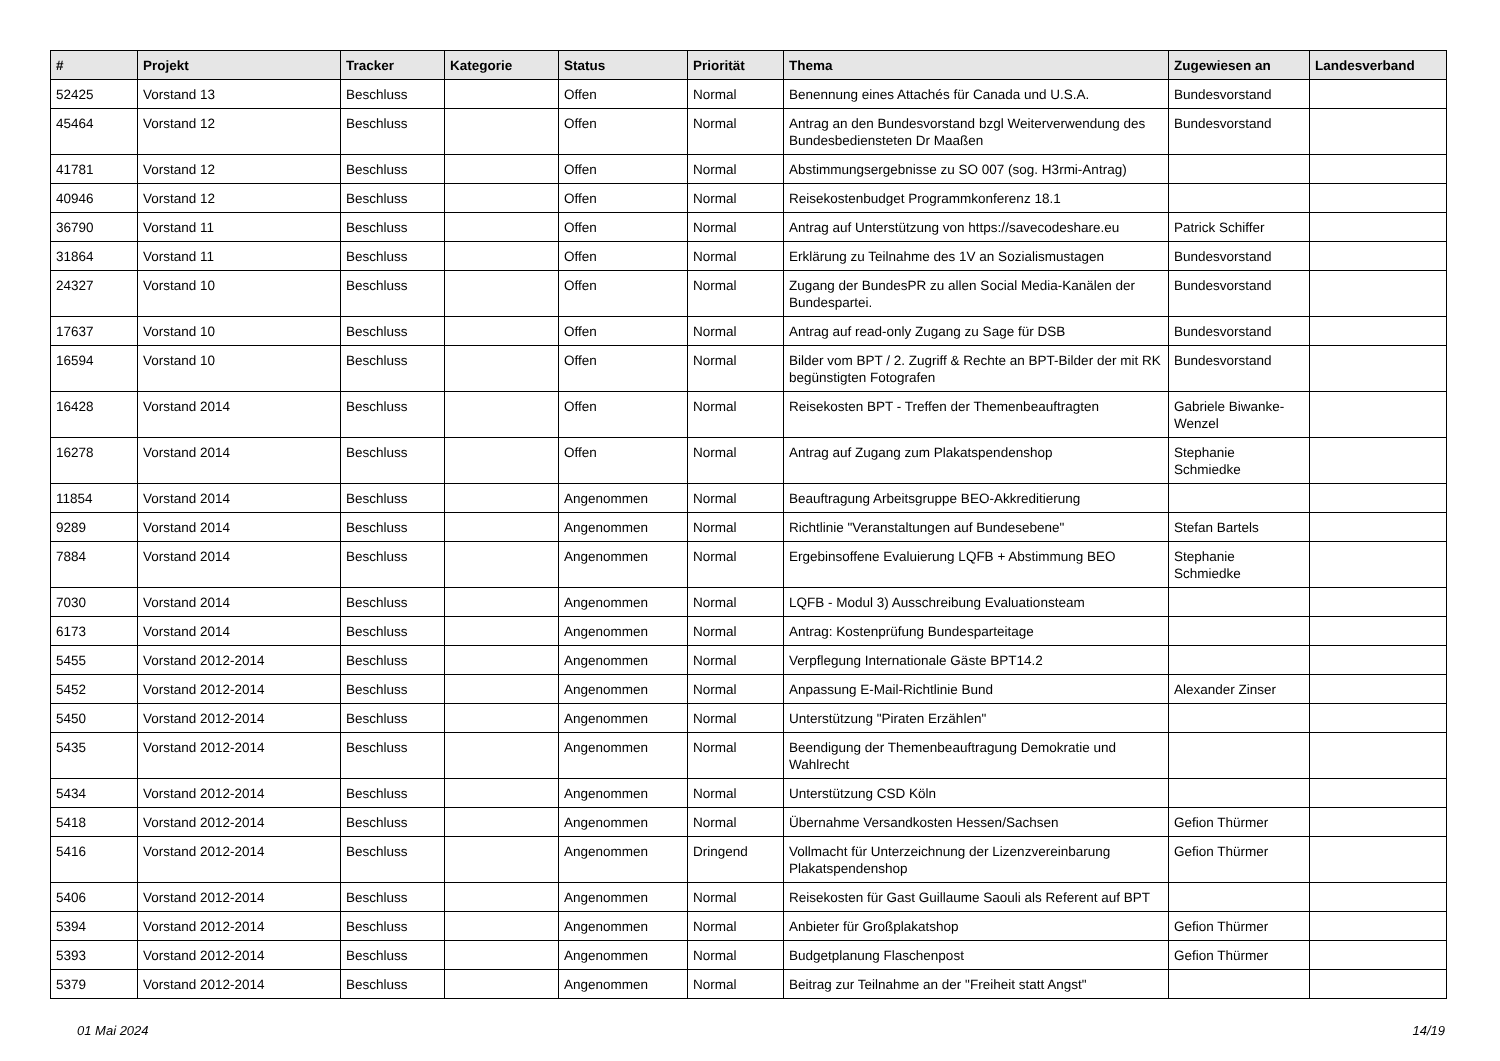| # | Projekt | Tracker | Kategorie | Status | Priorität | Thema | Zugewiesen an | Landesverband |
| --- | --- | --- | --- | --- | --- | --- | --- | --- |
| 52425 | Vorstand 13 | Beschluss | | Offen | Normal | Benennung eines Attachés für Canada und U.S.A. | Bundesvorstand | |
| 45464 | Vorstand 12 | Beschluss | | Offen | Normal | Antrag an den Bundesvorstand bzgl Weiterverwendung des Bundesbediensteten Dr Maaßen | Bundesvorstand | |
| 41781 | Vorstand 12 | Beschluss | | Offen | Normal | Abstimmungsergebnisse zu SO 007 (sog. H3rmi-Antrag) | | |
| 40946 | Vorstand 12 | Beschluss | | Offen | Normal | Reisekostenbudget Programmkonferenz 18.1 | | |
| 36790 | Vorstand 11 | Beschluss | | Offen | Normal | Antrag auf Unterstützung von https://savecodeshare.eu | Patrick Schiffer | |
| 31864 | Vorstand 11 | Beschluss | | Offen | Normal | Erklärung zu Teilnahme des 1V an Sozialismustagen | Bundesvorstand | |
| 24327 | Vorstand 10 | Beschluss | | Offen | Normal | Zugang der BundesPR zu allen Social Media-Kanälen der Bundespartei. | Bundesvorstand | |
| 17637 | Vorstand 10 | Beschluss | | Offen | Normal | Antrag auf read-only Zugang zu Sage für DSB | Bundesvorstand | |
| 16594 | Vorstand 10 | Beschluss | | Offen | Normal | Bilder vom BPT / 2. Zugriff & Rechte an BPT-Bilder der mit RK begünstigten Fotografen | Bundesvorstand | |
| 16428 | Vorstand 2014 | Beschluss | | Offen | Normal | Reisekosten BPT - Treffen der Themenbeauftragten | Gabriele Biwanke-Wenzel | |
| 16278 | Vorstand 2014 | Beschluss | | Offen | Normal | Antrag auf Zugang zum Plakatspendenshop | Stephanie Schmiedke | |
| 11854 | Vorstand 2014 | Beschluss | | Angenommen | Normal | Beauftragung Arbeitsgruppe BEO-Akkreditierung | | |
| 9289 | Vorstand 2014 | Beschluss | | Angenommen | Normal | Richtlinie "Veranstaltungen auf Bundesebene" | Stefan Bartels | |
| 7884 | Vorstand 2014 | Beschluss | | Angenommen | Normal | Ergebinsoffene Evaluierung LQFB + Abstimmung BEO | Stephanie Schmiedke | |
| 7030 | Vorstand 2014 | Beschluss | | Angenommen | Normal | LQFB - Modul 3) Ausschreibung Evaluationsteam | | |
| 6173 | Vorstand 2014 | Beschluss | | Angenommen | Normal | Antrag: Kostenprüfung Bundesparteitage | | |
| 5455 | Vorstand 2012-2014 | Beschluss | | Angenommen | Normal | Verpflegung Internationale Gäste BPT14.2 | | |
| 5452 | Vorstand 2012-2014 | Beschluss | | Angenommen | Normal | Anpassung E-Mail-Richtlinie Bund | Alexander Zinser | |
| 5450 | Vorstand 2012-2014 | Beschluss | | Angenommen | Normal | Unterstützung "Piraten Erzählen" | | |
| 5435 | Vorstand 2012-2014 | Beschluss | | Angenommen | Normal | Beendigung der Themenbeauftragung Demokratie und Wahlrecht | | |
| 5434 | Vorstand 2012-2014 | Beschluss | | Angenommen | Normal | Unterstützung CSD Köln | | |
| 5418 | Vorstand 2012-2014 | Beschluss | | Angenommen | Normal | Übernahme Versandkosten Hessen/Sachsen | Gefion Thürmer | |
| 5416 | Vorstand 2012-2014 | Beschluss | | Angenommen | Dringend | Vollmacht für Unterzeichnung der Lizenzvereinbarung Plakatspendenshop | Gefion Thürmer | |
| 5406 | Vorstand 2012-2014 | Beschluss | | Angenommen | Normal | Reisekosten für Gast Guillaume Saouli als Referent auf BPT | | |
| 5394 | Vorstand 2012-2014 | Beschluss | | Angenommen | Normal | Anbieter für Großplakatshop | Gefion Thürmer | |
| 5393 | Vorstand 2012-2014 | Beschluss | | Angenommen | Normal | Budgetplanung Flaschenpost | Gefion Thürmer | |
| 5379 | Vorstand 2012-2014 | Beschluss | | Angenommen | Normal | Beitrag zur Teilnahme an der "Freiheit statt Angst" | | |
01 Mai 2024 14/19